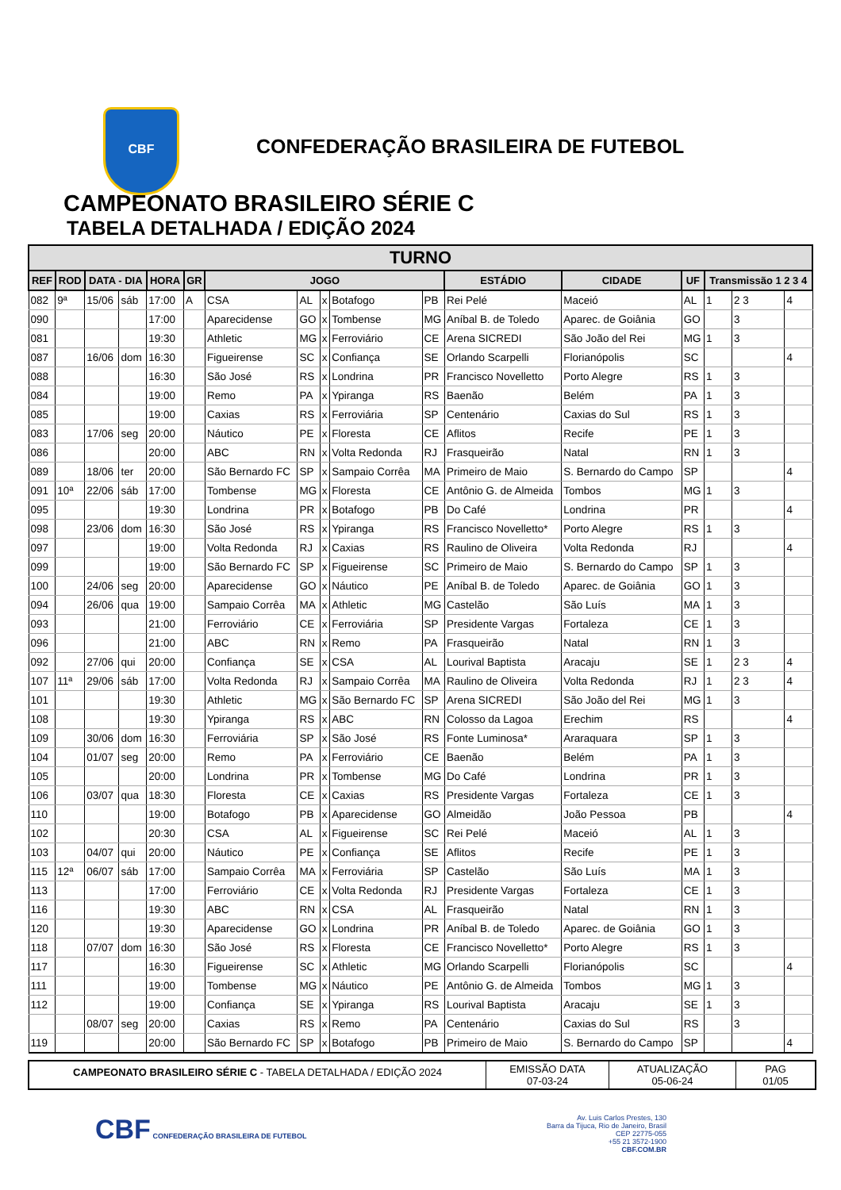CBF
CONFEDERAÇÃO BRASILEIRA DE FUTEBOL
CAMPEONATO BRASILEIRO SÉRIE C
TABELA DETALHADA / EDIÇÃO 2024
| TURNO | | | | | | | | | | | | | | | | |
| --- | --- | --- | --- | --- | --- | --- | --- | --- | --- | --- | --- | --- | --- | --- | --- | --- |
| REF | ROD | DATA - DIA | | HORA | GR | JOGO | | | | | ESTÁDIO | CIDADE | UF | Transmissão 1 2 3 4 | | |
| 082 | 9ª | 15/06 | sáb | 17:00 | A | CSA | AL | x | Botafogo | PB | Rei Pelé | Maceió | AL | 1 | 2 3 | 4 |
| 090 | | | | 17:00 | | Aparecidense | GO | x | Tombense | MG | Aníbal B. de Toledo | Aparec. de Goiânia | GO | | 3 | |
| 081 | | | | 19:30 | | Athletic | MG | x | Ferroviário | CE | Arena SICREDI | São João del Rei | MG | 1 | 3 | |
| 087 | | 16/06 | dom | 16:30 | | Figueirense | SC | x | Confiança | SE | Orlando Scarpelli | Florianópolis | SC | | | 4 |
| 088 | | | | 16:30 | | São José | RS | x | Londrina | PR | Francisco Novelletto | Porto Alegre | RS | 1 | 3 | |
| 084 | | | | 19:00 | | Remo | PA | x | Ypiranga | RS | Baenão | Belém | PA | 1 | 3 | |
| 085 | | | | 19:00 | | Caxias | RS | x | Ferroviária | SP | Centenário | Caxias do Sul | RS | 1 | 3 | |
| 083 | | 17/06 | seg | 20:00 | | Náutico | PE | x | Floresta | CE | Aflitos | Recife | PE | 1 | 3 | |
| 086 | | | | 20:00 | | ABC | RN | x | Volta Redonda | RJ | Frasqueirão | Natal | RN | 1 | 3 | |
| 089 | | 18/06 | ter | 20:00 | | São Bernardo FC | SP | x | Sampaio Corrêa | MA | Primeiro de Maio | S. Bernardo do Campo | SP | | | 4 |
| 091 | 10ª | 22/06 | sáb | 17:00 | | Tombense | MG | x | Floresta | CE | Antônio G. de Almeida | Tombos | MG | 1 | 3 | |
| 095 | | | | 19:30 | | Londrina | PR | x | Botafogo | PB | Do Café | Londrina | PR | | | 4 |
| 098 | | 23/06 | dom | 16:30 | | São José | RS | x | Ypiranga | RS | Francisco Novelletto* | Porto Alegre | RS | 1 | 3 | |
| 097 | | | | 19:00 | | Volta Redonda | RJ | x | Caxias | RS | Raulino de Oliveira | Volta Redonda | RJ | | | 4 |
| 099 | | | | 19:00 | | São Bernardo FC | SP | x | Figueirense | SC | Primeiro de Maio | S. Bernardo do Campo | SP | 1 | 3 | |
| 100 | | 24/06 | seg | 20:00 | | Aparecidense | GO | x | Náutico | PE | Aníbal B. de Toledo | Aparec. de Goiânia | GO | 1 | 3 | |
| 094 | | 26/06 | qua | 19:00 | | Sampaio Corrêa | MA | x | Athletic | MG | Castelão | São Luís | MA | 1 | 3 | |
| 093 | | | | 21:00 | | Ferroviário | CE | x | Ferroviária | SP | Presidente Vargas | Fortaleza | CE | 1 | 3 | |
| 096 | | | | 21:00 | | ABC | RN | x | Remo | PA | Frasqueirão | Natal | RN | 1 | 3 | |
| 092 | | 27/06 | qui | 20:00 | | Confiança | SE | x | CSA | AL | Lourival Baptista | Aracaju | SE | 1 | 2 3 | 4 |
| 107 | 11ª | 29/06 | sáb | 17:00 | | Volta Redonda | RJ | x | Sampaio Corrêa | MA | Raulino de Oliveira | Volta Redonda | RJ | 1 | 2 3 | 4 |
| 101 | | | | 19:30 | | Athletic | MG | x | São Bernardo FC | SP | Arena SICREDI | São João del Rei | MG | 1 | 3 | |
| 108 | | | | 19:30 | | Ypiranga | RS | x | ABC | RN | Colosso da Lagoa | Erechim | RS | | | 4 |
| 109 | | 30/06 | dom | 16:30 | | Ferroviária | SP | x | São José | RS | Fonte Luminosa* | Araraquara | SP | 1 | 3 | |
| 104 | | 01/07 | seg | 20:00 | | Remo | PA | x | Ferroviário | CE | Baenão | Belém | PA | 1 | 3 | |
| 105 | | | | 20:00 | | Londrina | PR | x | Tombense | MG | Do Café | Londrina | PR | 1 | 3 | |
| 106 | | 03/07 | qua | 18:30 | | Floresta | CE | x | Caxias | RS | Presidente Vargas | Fortaleza | CE | 1 | 3 | |
| 110 | | | | 19:00 | | Botafogo | PB | x | Aparecidense | GO | Almeidão | João Pessoa | PB | | | 4 |
| 102 | | | | 20:30 | | CSA | AL | x | Figueirense | SC | Rei Pelé | Maceió | AL | 1 | 3 | |
| 103 | | 04/07 | qui | 20:00 | | Náutico | PE | x | Confiança | SE | Aflitos | Recife | PE | 1 | 3 | |
| 115 | 12ª | 06/07 | sáb | 17:00 | | Sampaio Corrêa | MA | x | Ferroviária | SP | Castelão | São Luís | MA | 1 | 3 | |
| 113 | | | | 17:00 | | Ferroviário | CE | x | Volta Redonda | RJ | Presidente Vargas | Fortaleza | CE | 1 | 3 | |
| 116 | | | | 19:30 | | ABC | RN | x | CSA | AL | Frasqueirão | Natal | RN | 1 | 3 | |
| 120 | | | | 19:30 | | Aparecidense | GO | x | Londrina | PR | Aníbal B. de Toledo | Aparec. de Goiânia | GO | 1 | 3 | |
| 118 | | 07/07 | dom | 16:30 | | São José | RS | x | Floresta | CE | Francisco Novelletto* | Porto Alegre | RS | 1 | 3 | |
| 117 | | | | 16:30 | | Figueirense | SC | x | Athletic | MG | Orlando Scarpelli | Florianópolis | SC | | | 4 |
| 111 | | | | 19:00 | | Tombense | MG | x | Náutico | PE | Antônio G. de Almeida | Tombos | MG | 1 | 3 | |
| 112 | | | | 19:00 | | Confiança | SE | x | Ypiranga | RS | Lourival Baptista | Aracaju | SE | 1 | 3 | |
| | | 08/07 | seg | 20:00 | | Caxias | RS | x | Remo | PA | Centenário | Caxias do Sul | RS | | 3 | |
| 119 | | | | 20:00 | | São Bernardo FC | SP | x | Botafogo | PB | Primeiro de Maio | S. Bernardo do Campo | SP | | | 4 |
CAMPEONATO BRASILEIRO SÉRIE C - TABELA DETALHADA / EDIÇÃO 2024
EMISSÃO DATA
07-03-24
ATUALIZAÇÃO
05-06-24
PAG
01/05
CBF CONFEDERAÇÃO BRASILEIRA DE FUTEBOL
Av. Luis Carlos Prestes, 130
Barra da Tijuca, Rio de Janeiro, Brasil
CEP 22775-055
+55 21 3572-1900
CBF.COM.BR